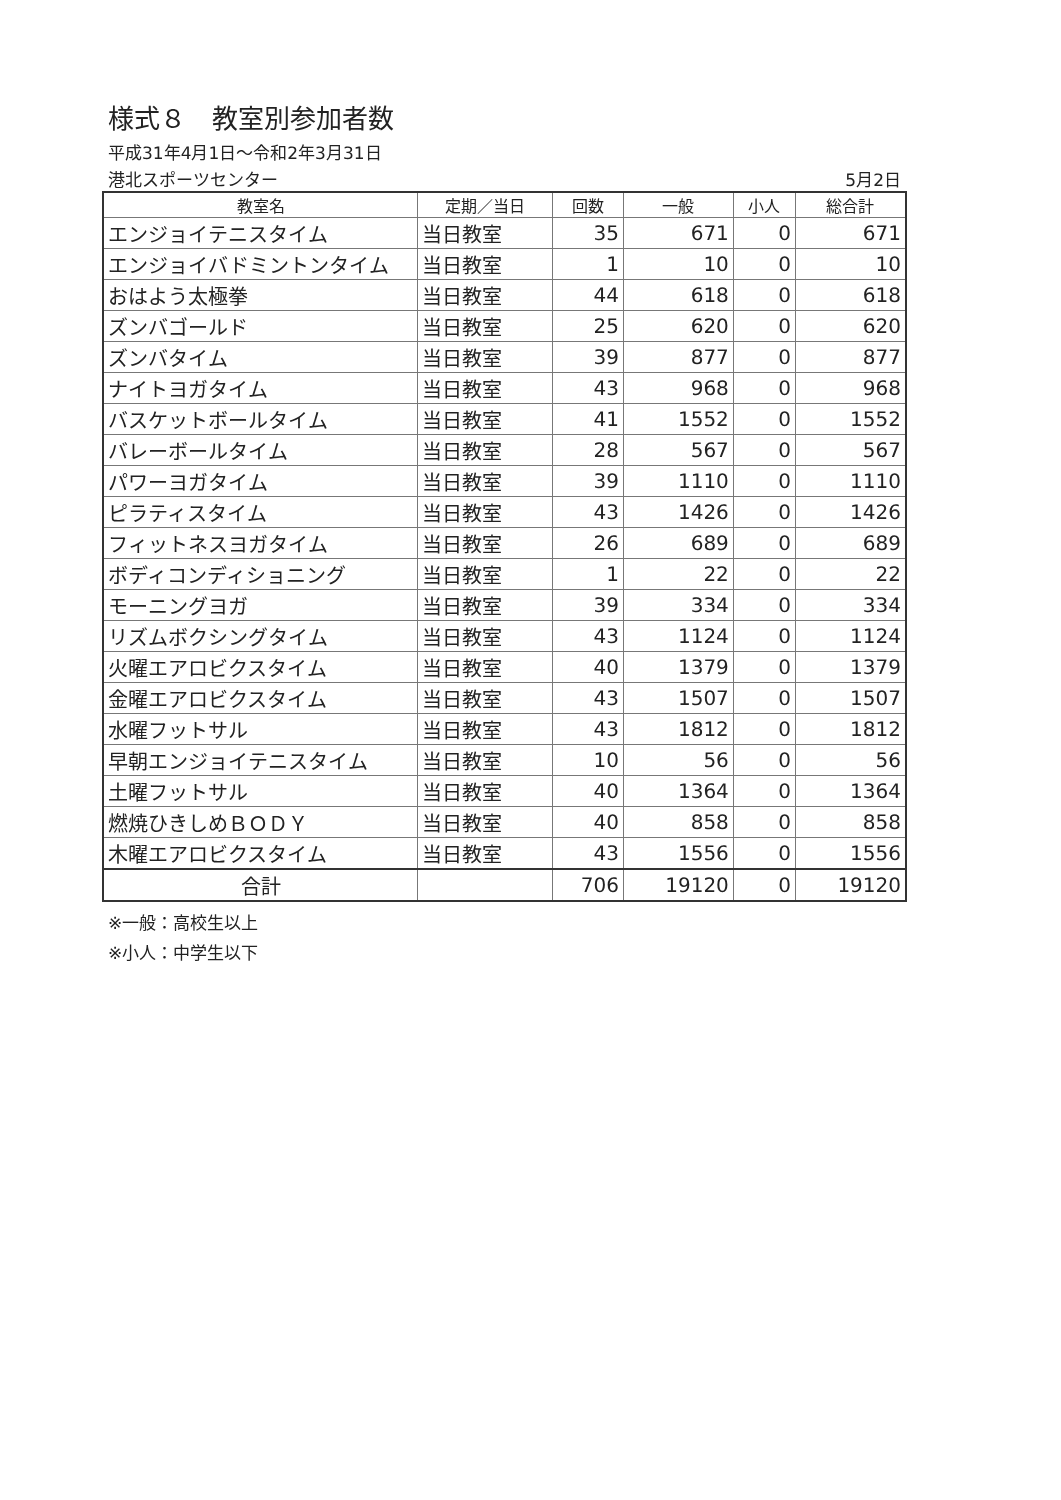様式８　教室別参加者数
平成31年4月1日～令和2年3月31日
港北スポーツセンター 5月2日
| 教室名 | 定期／当日 | 回数 | 一般 | 小人 | 総合計 |
| --- | --- | --- | --- | --- | --- |
| エンジョイテニスタイム | 当日教室 | 35 | 671 | 0 | 671 |
| エンジョイバドミントンタイム | 当日教室 | 1 | 10 | 0 | 10 |
| おはよう太極拳 | 当日教室 | 44 | 618 | 0 | 618 |
| ズンバゴールド | 当日教室 | 25 | 620 | 0 | 620 |
| ズンバタイム | 当日教室 | 39 | 877 | 0 | 877 |
| ナイトヨガタイム | 当日教室 | 43 | 968 | 0 | 968 |
| バスケットボールタイム | 当日教室 | 41 | 1552 | 0 | 1552 |
| バレーボールタイム | 当日教室 | 28 | 567 | 0 | 567 |
| パワーヨガタイム | 当日教室 | 39 | 1110 | 0 | 1110 |
| ピラティスタイム | 当日教室 | 43 | 1426 | 0 | 1426 |
| フィットネスヨガタイム | 当日教室 | 26 | 689 | 0 | 689 |
| ボディコンディショニング | 当日教室 | 1 | 22 | 0 | 22 |
| モーニングヨガ | 当日教室 | 39 | 334 | 0 | 334 |
| リズムボクシングタイム | 当日教室 | 43 | 1124 | 0 | 1124 |
| 火曜エアロビクスタイム | 当日教室 | 40 | 1379 | 0 | 1379 |
| 金曜エアロビクスタイム | 当日教室 | 43 | 1507 | 0 | 1507 |
| 水曜フットサル | 当日教室 | 43 | 1812 | 0 | 1812 |
| 早朝エンジョイテニスタイム | 当日教室 | 10 | 56 | 0 | 56 |
| 土曜フットサル | 当日教室 | 40 | 1364 | 0 | 1364 |
| 燃焼ひきしめＢＯＤＹ | 当日教室 | 40 | 858 | 0 | 858 |
| 木曜エアロビクスタイム | 当日教室 | 43 | 1556 | 0 | 1556 |
| 合計 | | 706 | 19120 | 0 | 19120 |
※一般：高校生以上
※小人：中学生以下